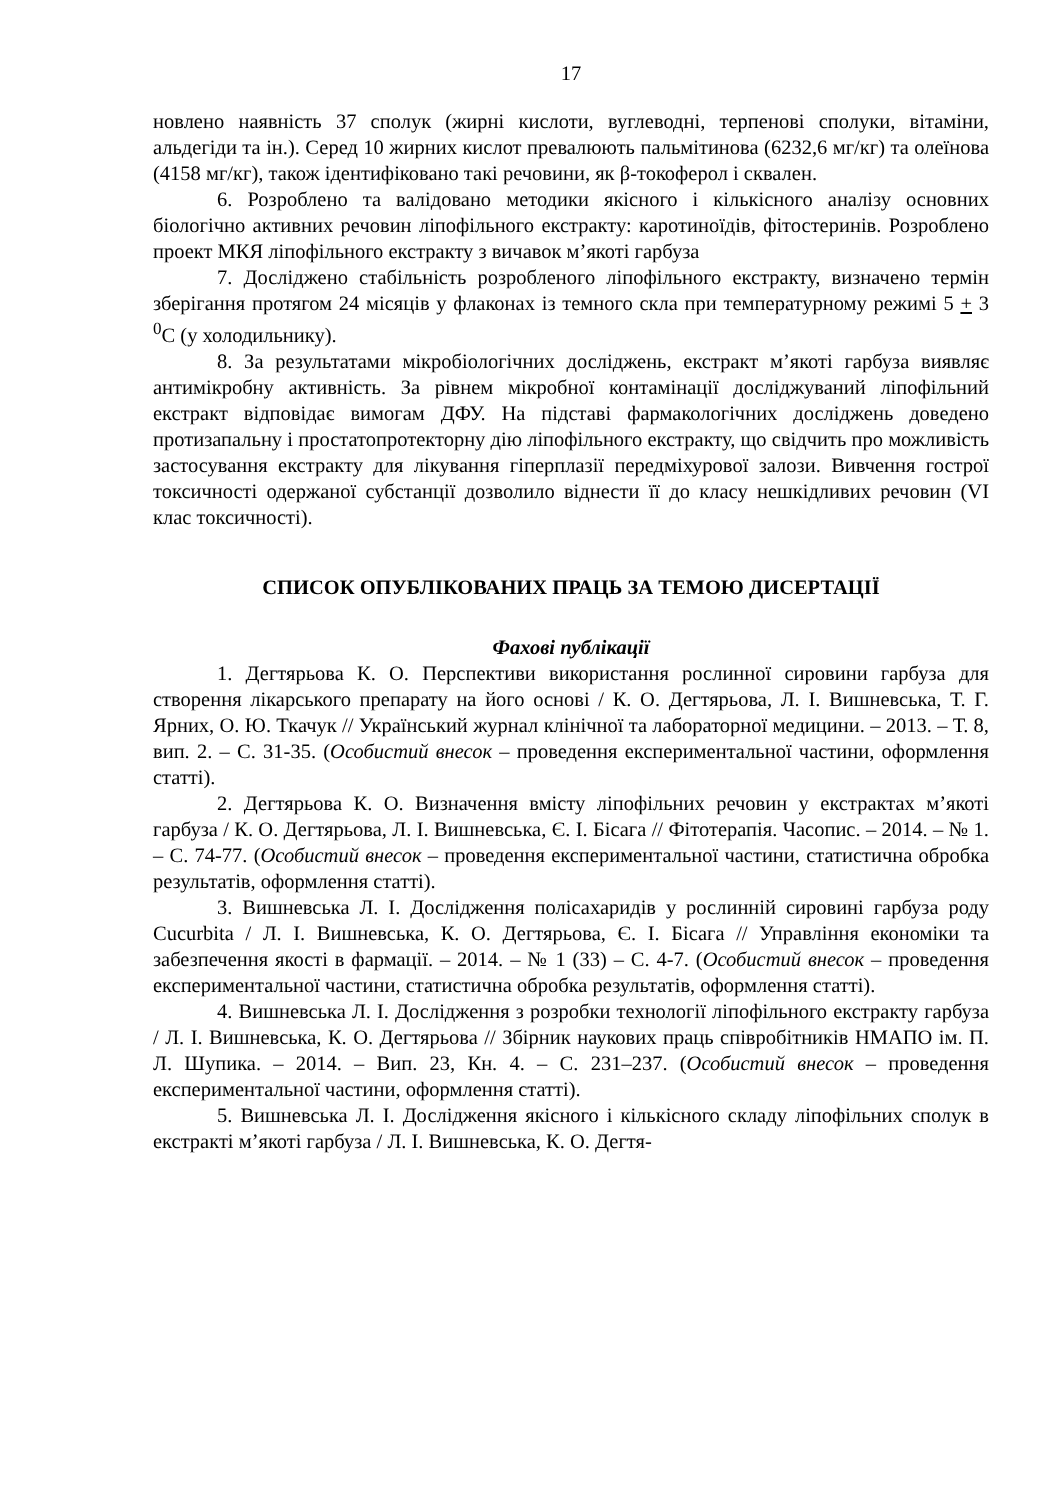17
новлено наявність 37 сполук (жирні кислоти, вуглеводні, терпенові сполуки, вітаміни, альдегіди та ін.). Серед 10 жирних кислот превалюють пальмітинова (6232,6 мг/кг) та олеїнова (4158 мг/кг), також ідентифіковано такі речовини, як β-токоферол і сквален.
6. Розроблено та валідовано методики якісного і кількісного аналізу основних біологічно активних речовин ліпофільного екстракту: каротиноїдів, фітостеринів. Розроблено проект МКЯ ліпофільного екстракту з вичавок м’якоті гарбуза
7. Досліджено стабільність розробленого ліпофільного екстракту, визначено термін зберігання протягом 24 місяців у флаконах із темного скла при температурному режимі 5 + 3 <sup>0</sup>С (у холодильнику).
8. За результатами мікробіологічних досліджень, екстракт м’якоті гарбуза виявляє антимікробну активність. За рівнем мікробної контамінації досліджуваний ліпофільний екстракт відповідає вимогам ДФУ. На підставі фармакологічних досліджень доведено протизапальну і простатопротекторну дію ліпофільного екстракту, що свідчить про можливість застосування екстракту для лікування гіперплазії передміхурової залози. Вивчення гострої токсичності одержаної субстанції дозволило віднести її до класу нешкідливих речовин (VI клас токсичності).
СПИСОК ОПУБЛІКОВАНИХ ПРАЦЬ ЗА ТЕМОЮ ДИСЕРТАЦІЇ
Фахові публікації
1. Дегтярьова К. О. Перспективи використання рослинної сировини гарбуза для створення лікарського препарату на його основі / К. О. Дегтярьова, Л. І. Вишневська, Т. Г. Ярних, О. Ю. Ткачук // Український журнал клінічної та лабораторної медицини. – 2013. – Т. 8, вип. 2. – С. 31-35. (Особистий внесок – проведення експериментальної частини, оформлення статті).
2. Дегтярьова К. О. Визначення вмісту ліпофільних речовин у екстрактах м’якоті гарбуза / К. О. Дегтярьова, Л. І. Вишневська, Є. І. Бісага // Фітотерапія. Часопис. – 2014. – № 1. – С. 74-77. (Особистий внесок – проведення експериментальної частини, статистична обробка результатів, оформлення статті).
3. Вишневська Л. І. Дослідження полісахаридів у рослинній сировині гарбуза роду Cucurbita / Л. І. Вишневська, К. О. Дегтярьова, Є. І. Бісага // Управління економіки та забезпечення якості в фармації. – 2014. – № 1 (33) – С. 4-7. (Особистий внесок – проведення експериментальної частини, статистична обробка результатів, оформлення статті).
4. Вишневська Л. І. Дослідження з розробки технології ліпофільного екстракту гарбуза / Л. І. Вишневська, К. О. Дегтярьова // Збірник наукових праць співробітників НМАПО ім. П. Л. Шупика. – 2014. – Вип. 23, Кн. 4. – С. 231–237. (Особистий внесок – проведення експериментальної частини, оформлення статті).
5. Вишневська Л. І. Дослідження якісного і кількісного складу ліпофільних сполук в екстракті м’якоті гарбуза / Л. І. Вишневська, К. О. Дегтя-